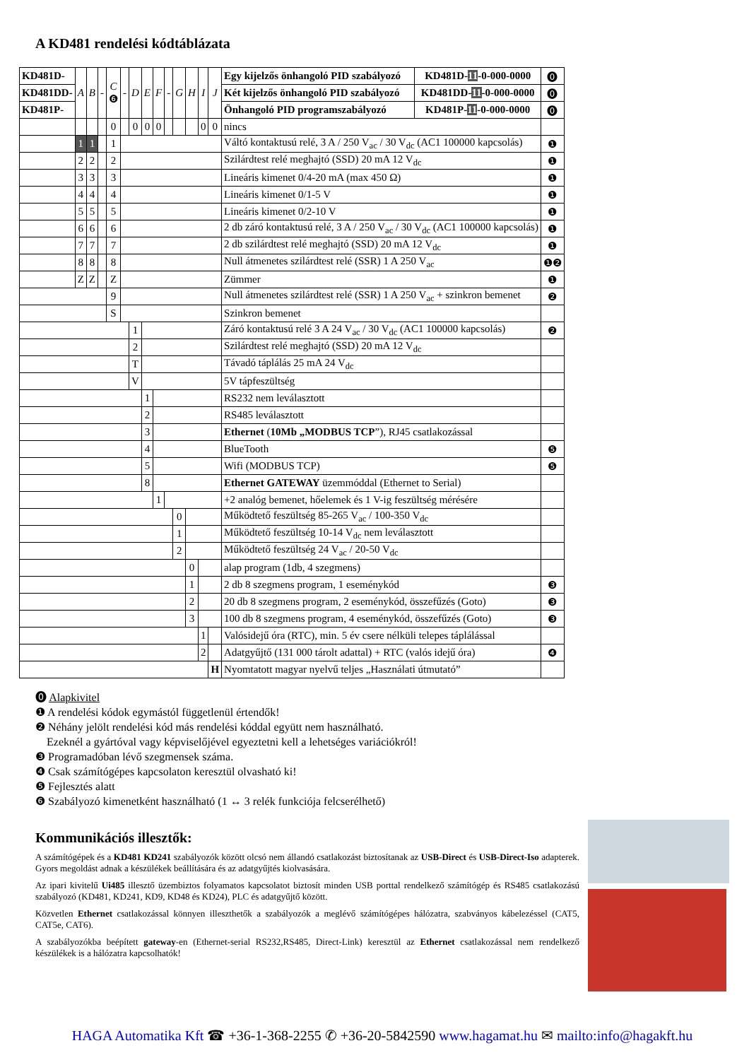A KD481 rendelési kódtáblázata
| KD481D- | A | B | - | C ❻ | - | D | E | F | - | G | H | I | J | Egy kijelzős önhangoló PID szabályozó | KD481D- 11 -0-000-0000 | ⓿ |
| KD481DD- | | | | | | | | | | | | | | Két kijelzős önhangoló PID szabályozó | KD481DD- 11 -0-000-0000 | ⓿ |
| KD481P- | | | | | | | | | | | | | | Önhangoló PID programszabályozó | KD481P- 11 -0-000-0000 | ⓿ |
| | | | | 0 | | 0 | 0 | 0 | | | | 0 | 0 | nincs | | |
| | 1 | 1 | | 1 | | | | | | | | | | Váltó kontaktusú relé, 3 A / 250 V<sub>ac</sub> / 30 V<sub>dc</sub> (AC1 100000 kapcsolás) | | ❶ |
| | 2 | 2 | | 2 | | | | | | | | | | Szilárdtest relé meghajtó (SSD) 20 mA 12 V<sub>dc</sub> | | ❶ |
| | 3 | 3 | | 3 | | | | | | | | | | Lineáris kimenet 0/4-20 mA (max 450 Ω) | | ❶ |
| | 4 | 4 | | 4 | | | | | | | | | | Lineáris kimenet 0/1-5 V | | ❶ |
| | 5 | 5 | | 5 | | | | | | | | | | Lineáris kimenet 0/2-10 V | | ❶ |
| | 6 | 6 | | 6 | | | | | | | | | | 2 db záró kontaktusú relé, 3 A / 250 V<sub>ac</sub> / 30 V<sub>dc</sub> (AC1 100000 kapcsolás) | | ❶ |
| | 7 | 7 | | 7 | | | | | | | | | | 2 db szilárdtest relé meghajtó (SSD) 20 mA 12 V<sub>dc</sub> | | ❶ |
| | 8 | 8 | | 8 | | | | | | | | | | Null átmenetes szilárdtest relé (SSR) 1 A 250 V<sub>ac</sub> | | ❶❷ |
| | Z | Z | | Z | | | | | | | | | | Zümmer | | ❶ |
| | | | | 9 | | | | | | | | | | Null átmenetes szilárdtest relé (SSR) 1 A 250 V<sub>ac</sub> + szinkron bemenet | | ❷ |
| | | | | S | | | | | | | | | | Szinkron bemenet | | |
| | | | | | | 1 | | | | | | | | Záró kontaktusú relé 3 A 24 V<sub>ac</sub> / 30 V<sub>dc</sub> (AC1 100000 kapcsolás) | | ❷ |
| | | | | | | 2 | | | | | | | | Szilárdtest relé meghajtó (SSD) 20 mA 12 V<sub>dc</sub> | | |
| | | | | | | T | | | | | | | | Távadó táplálás 25 mA 24 V<sub>dc</sub> | | |
| | | | | | | V | | | | | | | | 5V tápfeszültség | | |
| | | | | | | | 1 | | | | | | | RS232 nem leválasztott | | |
| | | | | | | | 2 | | | | | | | RS485 leválasztott | | |
| | | | | | | | 3 | | | | | | | Ethernet ( 10Mb „MODBUS TCP ”), RJ45 csatlakozással | | |
| | | | | | | | 4 | | | | | | | BlueTooth | | ❺ |
| | | | | | | | 5 | | | | | | | Wifi (MODBUS TCP) | | ❺ |
| | | | | | | | 8 | | | | | | | Ethernet GATEWAY üzemmóddal (Ethernet to Serial) | | |
| | | | | | | | | 1 | | | | | | +2 analóg bemenet, hőelemek és 1 V-ig feszültség mérésére | | |
| | | | | | | | | | | 0 | | | | Működtető feszültség 85-265 V<sub>ac</sub> / 100-350 V<sub>dc</sub> | | |
| | | | | | | | | | | 1 | | | | Működtető feszültség 10-14 V<sub>dc</sub> nem leválasztott | | |
| | | | | | | | | | | 2 | | | | Működtető feszültség 24 V<sub>ac</sub> / 20-50 V<sub>dc</sub> | | |
| | | | | | | | | | | | 0 | | | alap program (1db, 4 szegmens) | | |
| | | | | | | | | | | | 1 | | | 2 db 8 szegmens program, 1 eseménykód | | ❸ |
| | | | | | | | | | | | 2 | | | 20 db 8 szegmens program, 2 eseménykód, összefűzés (Goto) | | ❸ |
| | | | | | | | | | | | 3 | | | 100 db 8 szegmens program, 4 eseménykód, összefűzés (Goto) | | ❸ |
| | | | | | | | | | | | | 1 | | Valósidejű óra (RTC), min. 5 év csere nélküli telepes táplálással | | |
| | | | | | | | | | | | | 2 | | Adatgyűjtő (131 000 tárolt adattal) + RTC (valós idejű óra) | | ❹ |
| | | | | | | | | | | | | | H | Nyomtatott magyar nyelvű teljes „Használati útmutató” | | |
⓿ Alapkivitel
❶ A rendelési kódok egymástól függetlenül értendők!
❷ Néhány jelölt rendelési kód más rendelési kóddal együtt nem használható.
Ezeknél a gyártóval vagy képviselőjével egyeztetni kell a lehetséges variációkról!
❸ Programadóban lévő szegmensek száma.
❹ Csak számítógépes kapcsolaton keresztül olvasható ki!
❺ Fejlesztés alatt
❻ Szabályozó kimenetként használható (1 ↔ 3 relék funkciója felcserélhető)
Kommunikációs illesztők:
A számítógépek és a KD481 KD241 szabályozók között olcsó nem állandó csatlakozást biztosítanak az USB-Direct és USB-Direct-Iso adapterek. Gyors megoldást adnak a készülékek beállítására és az adatgyűjtés kiolvasására.
Az ipari kivitelű Ui485 illesztő üzembiztos folyamatos kapcsolatot biztosít minden USB porttal rendelkező számítógép és RS485 csatlakozású szabályozó (KD481, KD241, KD9, KD48 és KD24), PLC és adatgyűjtő között.
Közvetlen Ethernet csatlakozással könnyen illeszthetők a szabályozók a meglévő számítógépes hálózatra, szabványos kábelezéssel (CAT5, CAT5e, CAT6).
A szabályozókba beépített gateway-en (Ethernet-serial RS232,RS485, Direct-Link) keresztül az Ethernet csatlakozással nem rendelkező készülékek is a hálózatra kapcsolhatók!
HAGA Automatika Kft ☎ +36-1-368-2255 ✆ +36-20-5842590 www.hagamat.hu ✉ mailto:info@hagakft.hu